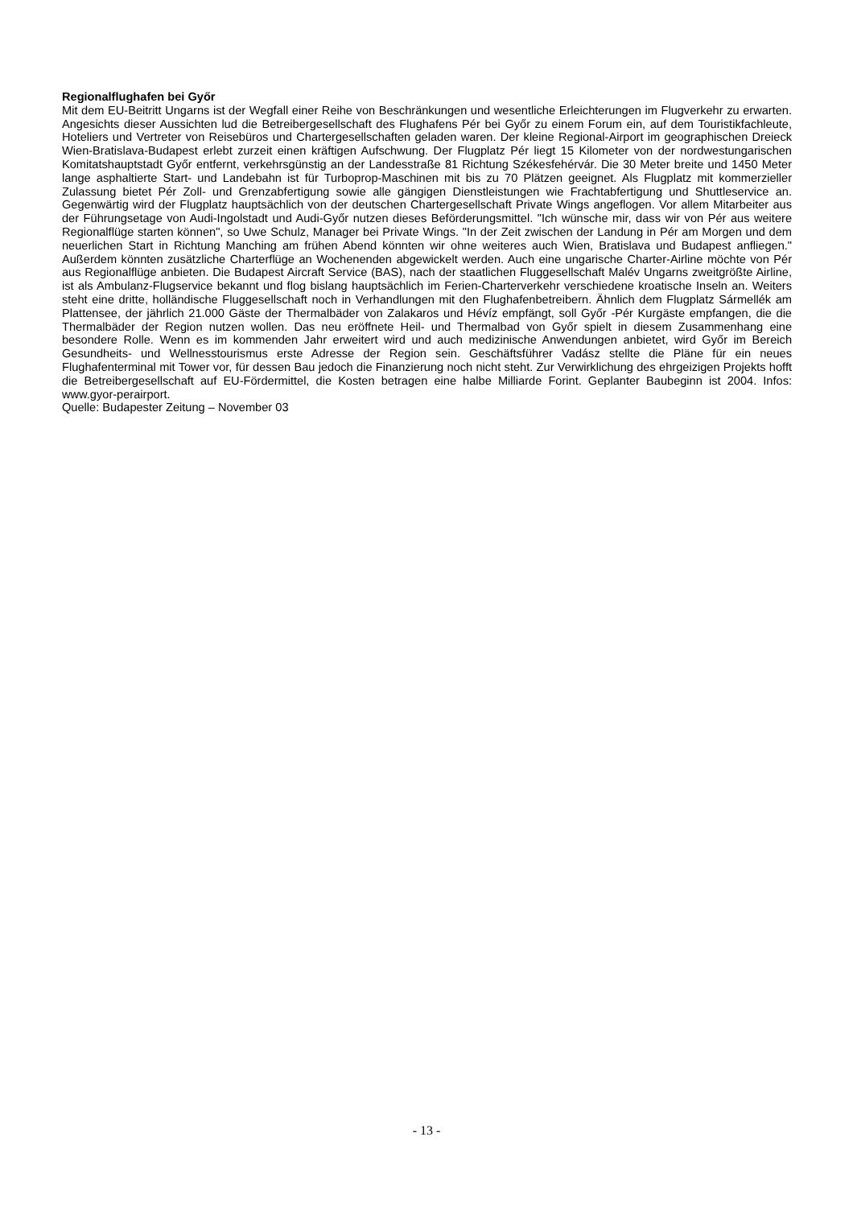Regionalflughafen bei Győr
Mit dem EU-Beitritt Ungarns ist der Wegfall einer Reihe von Beschränkungen und wesentliche Erleichterungen im Flugverkehr zu erwarten. Angesichts dieser Aussichten lud die Betreibergesellschaft des Flughafens Pér bei Győr zu einem Forum ein, auf dem Touristikfachleute, Hoteliers und Vertreter von Reisebüros und Chartergesellschaften geladen waren. Der kleine Regional-Airport im geographischen Dreieck Wien-Bratislava-Budapest erlebt zurzeit einen kräftigen Aufschwung. Der Flugplatz Pér liegt 15 Kilometer von der nordwestungarischen Komitatshauptstadt Győr entfernt, verkehrsgünstig an der Landesstraße 81 Richtung Székesfehérvár. Die 30 Meter breite und 1450 Meter lange asphaltierte Start- und Landebahn ist für Turboprop-Maschinen mit bis zu 70 Plätzen geeignet. Als Flugplatz mit kommerzieller Zulassung bietet Pér Zoll- und Grenzabfertigung sowie alle gängigen Dienstleistungen wie Frachtabfertigung und Shuttleservice an. Gegenwärtig wird der Flugplatz hauptsächlich von der deutschen Chartergesellschaft Private Wings angeflogen. Vor allem Mitarbeiter aus der Führungsetage von Audi-Ingolstadt und Audi-Győr nutzen dieses Beförderungsmittel. "Ich wünsche mir, dass wir von Pér aus weitere Regionalflüge starten können", so Uwe Schulz, Manager bei Private Wings. "In der Zeit zwischen der Landung in Pér am Morgen und dem neuerlichen Start in Richtung Manching am frühen Abend könnten wir ohne weiteres auch Wien, Bratislava und Budapest anfliegen." Außerdem könnten zusätzliche Charterflüge an Wochenenden abgewickelt werden. Auch eine ungarische Charter-Airline möchte von Pér aus Regionalflüge anbieten. Die Budapest Aircraft Service (BAS), nach der staatlichen Fluggesellschaft Malév Ungarns zweitgrößte Airline, ist als Ambulanz-Flugservice bekannt und flog bislang hauptsächlich im Ferien-Charterverkehr verschiedene kroatische Inseln an. Weiters steht eine dritte, holländische Fluggesellschaft noch in Verhandlungen mit den Flughafenbetreibern. Ähnlich dem Flugplatz Sármellék am Plattensee, der jährlich 21.000 Gäste der Thermalbäder von Zalakaros und Hévíz empfängt, soll Győr -Pér Kurgäste empfangen, die die Thermalbäder der Region nutzen wollen. Das neu eröffnete Heil- und Thermalbad von Győr spielt in diesem Zusammenhang eine besondere Rolle. Wenn es im kommenden Jahr erweitert wird und auch medizinische Anwendungen anbietet, wird Győr im Bereich Gesundheits- und Wellnesstourismus erste Adresse der Region sein. Geschäftsführer Vadász stellte die Pläne für ein neues Flughafenterminal mit Tower vor, für dessen Bau jedoch die Finanzierung noch nicht steht. Zur Verwirklichung des ehrgeizigen Projekts hofft die Betreibergesellschaft auf EU-Fördermittel, die Kosten betragen eine halbe Milliarde Forint. Geplanter Baubeginn ist 2004. Infos: www.gyor-perairport.
Quelle: Budapester Zeitung – November 03
- 13 -